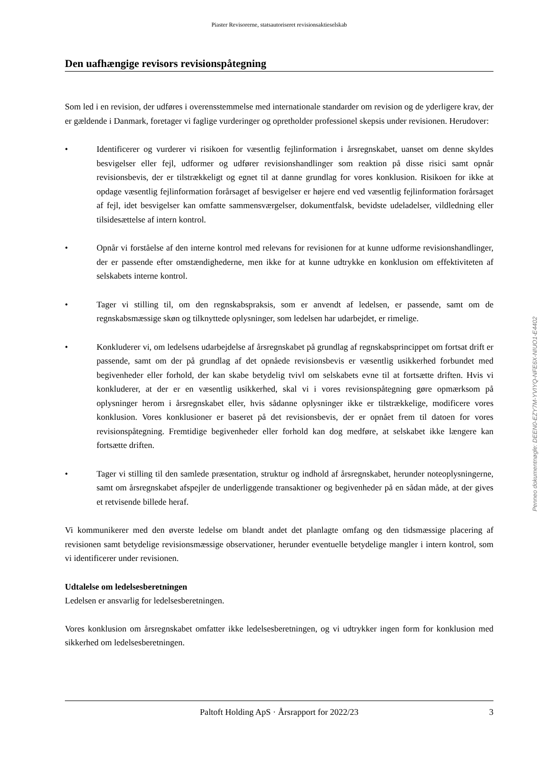Piaster Revisorerne, statsautoriseret revisionsaktieselskab
Den uafhængige revisors revisionspåtegning
Som led i en revision, der udføres i overensstemmelse med internationale standarder om revision og de yderligere krav, der er gældende i Danmark, foretager vi faglige vurderinger og opretholder professionel skepsis under revisionen. Herudover:
• Identificerer og vurderer vi risikoen for væsentlig fejlinformation i årsregnskabet, uanset om denne skyldes besvigelser eller fejl, udformer og udfører revisionshandlinger som reaktion på disse risici samt opnår revisionsbevis, der er tilstrækkeligt og egnet til at danne grundlag for vores konklusion. Risikoen for ikke at opdage væsentlig fejlinformation forårsaget af besvigelser er højere end ved væsentlig fejlinformation forårsaget af fejl, idet besvigelser kan omfatte sammensværgelser, dokumentfalsk, bevidste udeladelser, vildledning eller tilsidesættelse af intern kontrol.
• Opnår vi forståelse af den interne kontrol med relevans for revisionen for at kunne udforme revisionshandlinger, der er passende efter omstændighederne, men ikke for at kunne udtrykke en konklusion om effektiviteten af selskabets interne kontrol.
• Tager vi stilling til, om den regnskabspraksis, som er anvendt af ledelsen, er passende, samt om de regnskabsmæssige skøn og tilknyttede oplysninger, som ledelsen har udarbejdet, er rimelige.
• Konkluderer vi, om ledelsens udarbejdelse af årsregnskabet på grundlag af regnskabsprincippet om fortsat drift er passende, samt om der på grundlag af det opnåede revisionsbevis er væsentlig usikkerhed forbundet med begivenheder eller forhold, der kan skabe betydelig tvivl om selskabets evne til at fortsætte driften. Hvis vi konkluderer, at der er en væsentlig usikkerhed, skal vi i vores revisionspåtegning gøre opmærksom på oplysninger herom i årsregnskabet eller, hvis sådanne oplysninger ikke er tilstrækkelige, modificere vores konklusion. Vores konklusioner er baseret på det revisionsbevis, der er opnået frem til datoen for vores revisionspåtegning. Fremtidige begivenheder eller forhold kan dog medføre, at selskabet ikke længere kan fortsætte driften.
• Tager vi stilling til den samlede præsentation, struktur og indhold af årsregnskabet, herunder noteoplysningerne, samt om årsregnskabet afspejler de underliggende transaktioner og begivenheder på en sådan måde, at der gives et retvisende billede heraf.
Vi kommunikerer med den øverste ledelse om blandt andet det planlagte omfang og den tidsmæssige placering af revisionen samt betydelige revisionsmæssige observationer, herunder eventuelle betydelige mangler i intern kontrol, som vi identificerer under revisionen.
Udtalelse om ledelsesberetningen
Ledelsen er ansvarlig for ledelsesberetningen.
Vores konklusion om årsregnskabet omfatter ikke ledelsesberetningen, og vi udtrykker ingen form for konklusion med sikkerhed om ledelsesberetningen.
Paltoft Holding ApS · Årsrapport for 2022/23 3
Penneo dokumentnøgle: DEEN0-EZY7M-YVIYQ-NFE6X-NIUO1-E4402